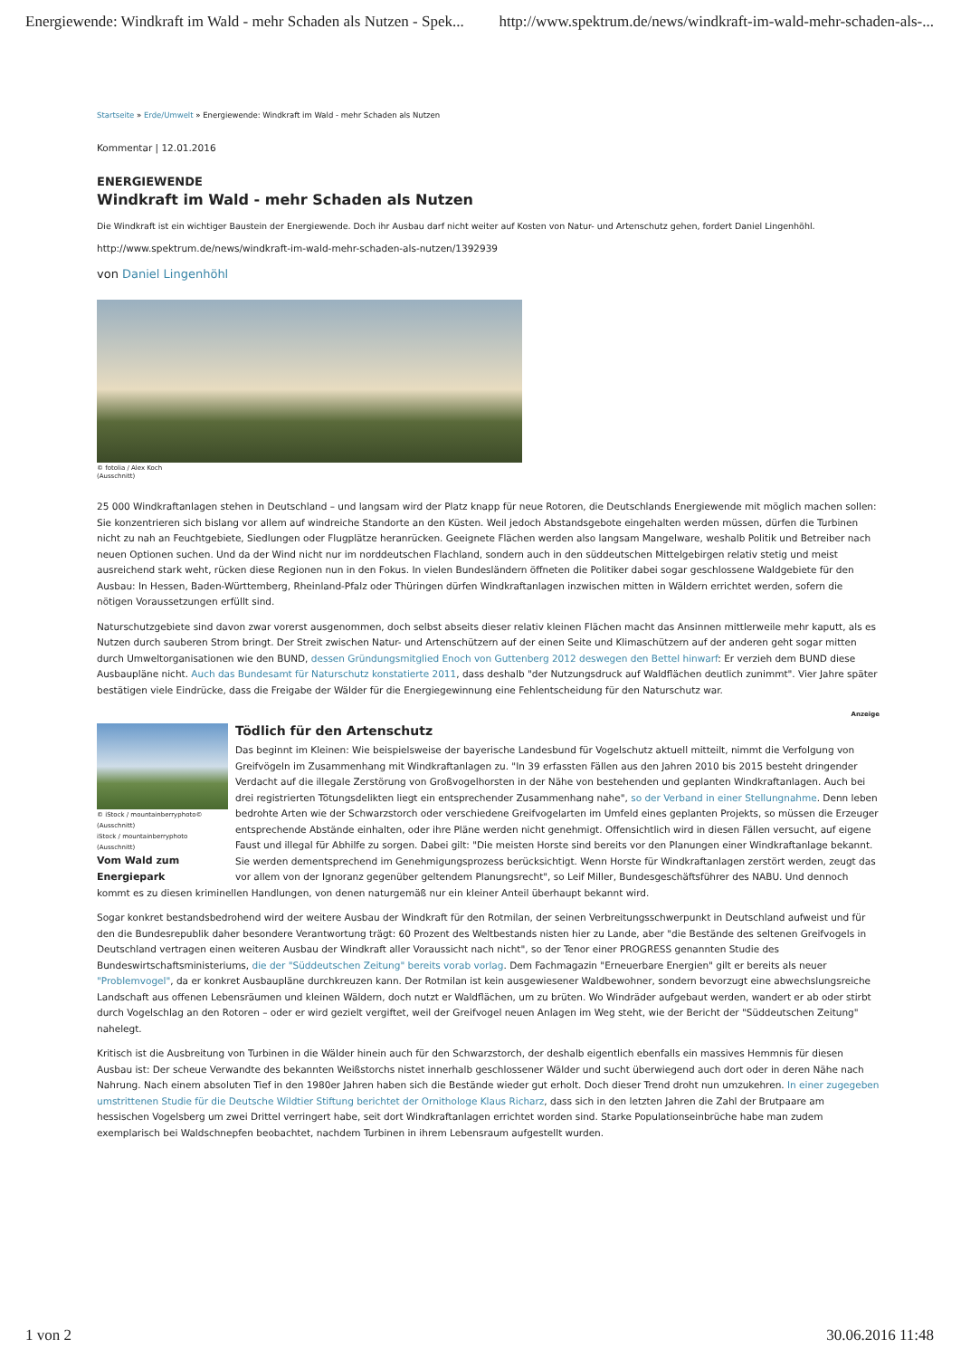Energiewende: Windkraft im Wald - mehr Schaden als Nutzen - Spek... http://www.spektrum.de/news/windkraft-im-wald-mehr-schaden-als-...
Startseite » Erde/Umwelt » Energiewende: Windkraft im Wald - mehr Schaden als Nutzen
Kommentar | 12.01.2016
ENERGIEWENDE
Windkraft im Wald - mehr Schaden als Nutzen
Die Windkraft ist ein wichtiger Baustein der Energiewende. Doch ihr Ausbau darf nicht weiter auf Kosten von Natur- und Artenschutz gehen, fordert Daniel Lingenhöhl.
http://www.spektrum.de/news/windkraft-im-wald-mehr-schaden-als-nutzen/1392939
von Daniel Lingenhöhl
© fotolia / Alex Koch
(Ausschnitt)
25 000 Windkraftanlagen stehen in Deutschland – und langsam wird der Platz knapp für neue Rotoren, die Deutschlands Energiewende mit möglich machen sollen: Sie konzentrieren sich bislang vor allem auf windreiche Standorte an den Küsten. Weil jedoch Abstandsgebote eingehalten werden müssen, dürfen die Turbinen nicht zu nah an Feuchtgebiete, Siedlungen oder Flugplätze heranrücken. Geeignete Flächen werden also langsam Mangelware, weshalb Politik und Betreiber nach neuen Optionen suchen. Und da der Wind nicht nur im norddeutschen Flachland, sondern auch in den süddeutschen Mittelgebirgen relativ stetig und meist ausreichend stark weht, rücken diese Regionen nun in den Fokus. In vielen Bundesländern öffneten die Politiker dabei sogar geschlossene Waldgebiete für den Ausbau: In Hessen, Baden-Württemberg, Rheinland-Pfalz oder Thüringen dürfen Windkraftanlagen inzwischen mitten in Wäldern errichtet werden, sofern die nötigen Voraussetzungen erfüllt sind.
Naturschutzgebiete sind davon zwar vorerst ausgenommen, doch selbst abseits dieser relativ kleinen Flächen macht das Ansinnen mittlerweile mehr kaputt, als es Nutzen durch sauberen Strom bringt. Der Streit zwischen Natur- und Artenschützern auf der einen Seite und Klimaschützern auf der anderen geht sogar mitten durch Umweltorganisationen wie den BUND, dessen Gründungsmitglied Enoch von Guttenberg 2012 deswegen den Bettel hinwarf: Er verzieh dem BUND diese Ausbaupläne nicht. Auch das Bundesamt für Naturschutz konstatierte 2011, dass deshalb "der Nutzungsdruck auf Waldflächen deutlich zunimmt". Vier Jahre später bestätigen viele Eindrücke, dass die Freigabe der Wälder für die Energiegewinnung eine Fehlentscheidung für den Naturschutz war.
Anzeige
© iStock / mountainberryphoto©
(Ausschnitt)
iStock / mountainberryphoto
(Ausschnitt)
Vom Wald zum Energiepark
Tödlich für den Artenschutz
Das beginnt im Kleinen: Wie beispielsweise der bayerische Landesbund für Vogelschutz aktuell mitteilt, nimmt die Verfolgung von Greifvögeln im Zusammenhang mit Windkraftanlagen zu. "In 39 erfassten Fällen aus den Jahren 2010 bis 2015 besteht dringender Verdacht auf die illegale Zerstörung von Großvogelhorsten in der Nähe von bestehenden und geplanten Windkraftanlagen. Auch bei drei registrierten Tötungsdelikten liegt ein entsprechender Zusammenhang nahe", so der Verband in einer Stellungnahme. Denn leben bedrohte Arten wie der Schwarzstorch oder verschiedene Greifvogelarten im Umfeld eines geplanten Projekts, so müssen die Erzeuger entsprechende Abstände einhalten, oder ihre Pläne werden nicht genehmigt. Offensichtlich wird in diesen Fällen versucht, auf eigene Faust und illegal für Abhilfe zu sorgen. Dabei gilt: "Die meisten Horste sind bereits vor den Planungen einer Windkraftanlage bekannt. Sie werden dementsprechend im Genehmigungsprozess berücksichtigt. Wenn Horste für Windkraftanlagen zerstört werden, zeugt das vor allem von der Ignoranz gegenüber geltendem Planungsrecht", so Leif Miller, Bundesgeschäftsführer des NABU. Und dennoch kommt es zu diesen kriminellen Handlungen, von denen naturgemäß nur ein kleiner Anteil überhaupt bekannt wird.
Sogar konkret bestandsbedrohend wird der weitere Ausbau der Windkraft für den Rotmilan, der seinen Verbreitungsschwerpunkt in Deutschland aufweist und für den die Bundesrepublik daher besondere Verantwortung trägt: 60 Prozent des Weltbestands nisten hier zu Lande, aber "die Bestände des seltenen Greifvogels in Deutschland vertragen einen weiteren Ausbau der Windkraft aller Voraussicht nach nicht", so der Tenor einer PROGRESS genannten Studie des Bundeswirtschaftsministeriums, die der "Süddeutschen Zeitung" bereits vorab vorlag. Dem Fachmagazin "Erneuerbare Energien" gilt er bereits als neuer "Problemvogel", da er konkret Ausbaupläne durchkreuzen kann. Der Rotmilan ist kein ausgewiesener Waldbewohner, sondern bevorzugt eine abwechslungsreiche Landschaft aus offenen Lebensräumen und kleinen Wäldern, doch nutzt er Waldflächen, um zu brüten. Wo Windräder aufgebaut werden, wandert er ab oder stirbt durch Vogelschlag an den Rotoren – oder er wird gezielt vergiftet, weil der Greifvogel neuen Anlagen im Weg steht, wie der Bericht der "Süddeutschen Zeitung" nahelegt.
Kritisch ist die Ausbreitung von Turbinen in die Wälder hinein auch für den Schwarzstorch, der deshalb eigentlich ebenfalls ein massives Hemmnis für diesen Ausbau ist: Der scheue Verwandte des bekannten Weißstorchs nistet innerhalb geschlossener Wälder und sucht überwiegend auch dort oder in deren Nähe nach Nahrung. Nach einem absoluten Tief in den 1980er Jahren haben sich die Bestände wieder gut erholt. Doch dieser Trend droht nun umzukehren. In einer zugegeben umstrittenen Studie für die Deutsche Wildtier Stiftung berichtet der Ornithologe Klaus Richarz, dass sich in den letzten Jahren die Zahl der Brutpaare am hessischen Vogelsberg um zwei Drittel verringert habe, seit dort Windkraftanlagen errichtet worden sind. Starke Populationseinbrüche habe man zudem exemplarisch bei Waldschnepfen beobachtet, nachdem Turbinen in ihrem Lebensraum aufgestellt wurden.
1 von 2 30.06.2016 11:48